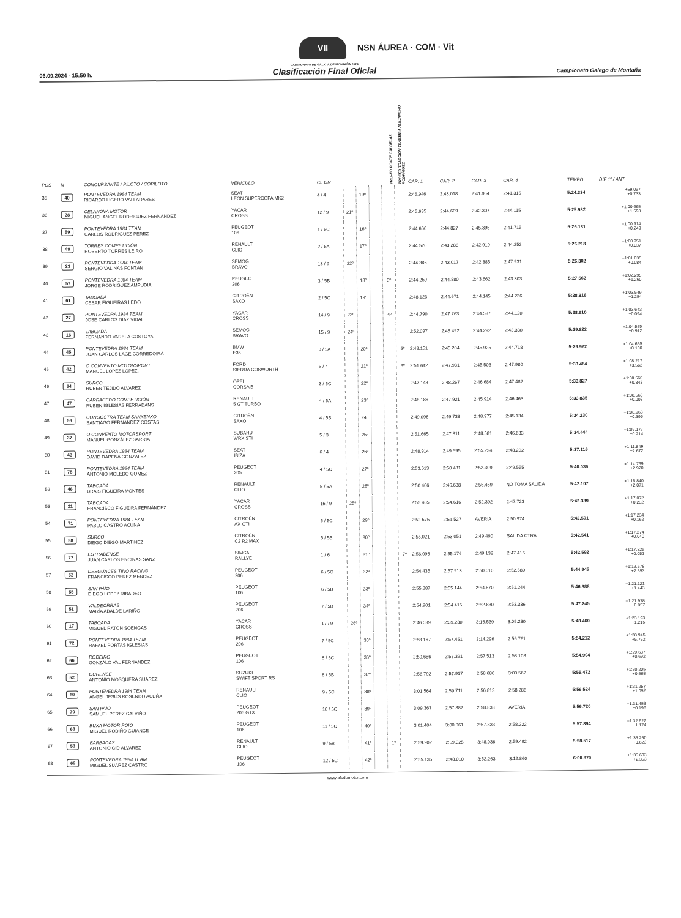VII NSN ÁUREA · COM · Vit
06.09.2024 - 15:50 h.
CAMPIONATO DE GALICIA DE MONTAÑA 2024
Clasificación Final Oficial
Campionato Galego de Montaña
| POS | N | CONCURSANTE / PILOTO / COPILOTO | VEHÍCULO | CL GR | | | | TROFEO PONTE CALDELAS | TROFEO TRACCIÓN TRASEIRA ALEJANDRO RODRÍGUEZ | CAR. 1 | CAR. 2 | CAR. 3 | CAR. 4 | TEMPO | DIF 1º / ANT |
| --- | --- | --- | --- | --- | --- | --- | --- | --- | --- | --- | --- | --- | --- | --- | --- |
| 35 | 40 | PONTEVEDRA 1984 TEAM RICARDO LIGERO VALLADARES | SEAT LEON SUPERCOPA MK2 | 4 / 4 | | 19º | | | | 2:46.946 | 2:43.018 | 2:41.964 | 2:41.315 | 5:24.334 | +59.067 +0.733 |
| 36 | 28 | CELANOVA MOTOR MIGUEL ANGEL RODRIGUEZ FERNANDEZ | YACAR CROSS | 12 / 9 | 21º | | | | | 2:45.635 | 2:44.609 | 2:42.307 | 2:44.115 | 5:25.932 | +1:00.665 +1.598 |
| 37 | 59 | PONTEVEDRA 1984 TEAM CARLOS RODRIGUEZ PEREZ | PEUGEOT 106 | 1 / 5C | | 16º | | | | 2:44.666 | 2:44.827 | 2:45.395 | 2:41.715 | 5:26.181 | +1:00.914 +0.249 |
| 38 | 49 | TORRES COMPETICIÓN ROBERTO TORRES LEIRO | RENAULT CLIO | 2 / 5A | | 17º | | | | 2:44.526 | 2:43.288 | 2:42.919 | 2:44.252 | 5:26.218 | +1:00.951 +0.037 |
| 39 | 23 | PONTEVEDRA 1984 TEAM SERGIO VALIÑAS FONTÁN | SEMOG BRAVO | 13 / 9 | 22º | | | | | 2:44.386 | 2:43.017 | 2:42.385 | 2:47.931 | 5:26.302 | +1:01.035 +0.084 |
| 40 | 57 | PONTEVEDRA 1984 TEAM JORGE RODRÍGUEZ AMPUDIA | PEUGEOT 206 | 3 / 5B | | 18º | | 3º | | 2:44.259 | 2:44.880 | 2:43.662 | 2:43.303 | 5:27.562 | +1:02.295 +1.260 |
| 41 | 61 | TABOADA CESAR FIGUEIRAS LEDO | CITROËN SAXO | 2 / 5C | | 19º | | | | 2:48.123 | 2:44.671 | 2:44.145 | 2:44.236 | 5:28.816 | +1:03.549 +1.254 |
| 42 | 27 | PONTEVEDRA 1984 TEAM JOSE CARLOS DIAZ VIDAL | YACAR CROSS | 14 / 9 | 23º | | | 4º | | 2:44.790 | 2:47.763 | 2:44.537 | 2:44.120 | 5:28.910 | +1:03.643 +0.094 |
| 43 | 16 | TABOADA FERNANDO VARELA COSTOYA | SEMOG BRAVO | 15 / 9 | 24º | | | | | 2:52.097 | 2:46.492 | 2:44.292 | 2:43.330 | 5:29.822 | +1:04.555 +0.912 |
| 44 | 45 | PONTEVEDRA 1984 TEAM JUAN CARLOS LAGE CORREDOIRA | BMW E36 | 3 / 5A | | 20º | | | 5º | 2:48.151 | 2:45.204 | 2:45.925 | 2:44.718 | 5:29.922 | +1:04.655 +0.100 |
| 45 | 42 | O CONVENTO MOTORSPORT MANUEL LOPEZ LOPEZ. | FORD SIERRA COSWORTH | 5 / 4 | | 21º | | | 6º | 2:51.642 | 2:47.981 | 2:45.503 | 2:47.980 | 5:33.484 | +1:08.217 +3.562 |
| 46 | 64 | SURCO RUBEN TEJIDO ALVAREZ | OPEL CORSA B | 3 / 5C | | 22º | | | | 2:47.143 | 2:48.267 | 2:46.684 | 2:47.482 | 5:33.827 | +1:08.560 +0.343 |
| 47 | 47 | CARRACEDO COMPETICIÓN RUBEN IGLESIAS FERRADANS | RENAULT 5 GT TURBO | 4 / 5A | | 23º | | | | 2:48.186 | 2:47.921 | 2:45.914 | 2:46.463 | 5:33.835 | +1:08.568 +0.008 |
| 48 | 56 | CONGOSTRA TEAM SANXENXO SANTIAGO FERNÁNDEZ COSTAS | CITROËN SAXO | 4 / 5B | | 24º | | | | 2:49.096 | 2:49.738 | 2:48.977 | 2:45.134 | 5:34.230 | +1:08.963 +0.395 |
| 49 | 37 | O CONVENTO MOTORSPORT MANUEL GONZÁLEZ SARRIA | SUBARU WRX STI | 5 / 3 | | 25º | | | | 2:51.665 | 2:47.811 | 2:48.581 | 2:46.633 | 5:34.444 | +1:09.177 +0.214 |
| 50 | 43 | PONTEVEDRA 1984 TEAM DAVID DAPENA GONZALEZ | SEAT IBIZA | 6 / 4 | | 26º | | | | 2:48.914 | 2:49.595 | 2:55.234 | 2:48.202 | 5:37.116 | +1:11.849 +2.672 |
| 51 | 75 | PONTEVEDRA 1984 TEAM ANTONIO MOLEDO GOMEZ | PEUGEOT 205 | 4 / 5C | | 27º | | | | 2:53.613 | 2:50.481 | 2:52.309 | 2:49.555 | 5:40.036 | +1:14.769 +2.920 |
| 52 | 46 | TABOADA BRAIS FIGUEIRA MONTES | RENAULT CLIO | 5 / 5A | | 28º | | | | 2:50.406 | 2:46.638 | 2:55.469 | NO TOMA SALIDA | 5:42.107 | +1:16.840 +2.071 |
| 53 | 21 | TABOADA FRANCISCO FIGUEIRA FERNÁNDEZ | YACAR CROSS | 16 / 9 | 25º | | | | | 2:55.405 | 2:54.616 | 2:52.392 | 2:47.723 | 5:42.339 | +1:17.072 +0.232 |
| 54 | 71 | PONTEVEDRA 1984 TEAM PABLO CASTRO ACUÑA | CITROËN AX GTI | 5 / 5C | | 29º | | | | 2:52.575 | 2:51.527 | AVERIA | 2:50.974 | 5:42.501 | +1:17.234 +0.162 |
| 55 | 58 | SURCO DIEGO DIEGO MARTINEZ | CITROËN C2 R2 MAX | 5 / 5B | | 30º | | | | 2:55.021 | 2:53.051 | 2:49.490 | SALIDA CTRA. | 5:42.541 | +1:17.274 +0.040 |
| 56 | 77 | ESTRADENSE JUAN CARLOS ENCINAS SANZ | SIMCA RALLYE | 1 / 6 | | 31º | | | 7º | 2:56.096 | 2:55.176 | 2:49.132 | 2:47.416 | 5:42.592 | +1:17.325 +0.051 |
| 57 | 62 | DESGUACES TINO RACING FRANCISCO PEREZ MENDEZ | PEUGEOT 206 | 6 / 5C | | 32º | | | | 2:54.435 | 2:57.913 | 2:50.510 | 2:52.589 | 5:44.945 | +1:19.678 +2.353 |
| 58 | 55 | SAN PAIO DIEGO LOPEZ RIBADEO | PEUGEOT 106 | 6 / 5B | | 33º | | | | 2:55.887 | 2:55.144 | 2:54.570 | 2:51.244 | 5:46.388 | +1:21.121 +1.443 |
| 59 | 51 | VALDEORRAS MARÍA ABALDE LARIÑO | PEUGEOT 206 | 7 / 5B | | 34º | | | | 2:54.901 | 2:54.415 | 2:52.830 | 2:53.336 | 5:47.245 | +1:21.978 +0.857 |
| 60 | 17 | TABOADA MIGUEL RATON SOENGAS | YACAR CROSS | 17 / 9 | 26º | | | | | 2:46.539 | 2:39.230 | 3:16.539 | 3:09.230 | 5:48.460 | +1:23.193 +1.215 |
| 61 | 72 | PONTEVEDRA 1984 TEAM RAFAEL PORTAS IGLESIAS | PEUGEOT 206 | 7 / 5C | | 35º | | | | 2:58.167 | 2:57.451 | 3:14.296 | 2:56.761 | 5:54.212 | +1:28.945 +5.752 |
| 62 | 66 | RODEIRO GONZALO VAL FERNANDEZ | PEUGEOT 106 | 8 / 5C | | 36º | | | | 2:59.686 | 2:57.391 | 2:57.513 | 2:58.108 | 5:54.904 | +1:29.637 +0.692 |
| 63 | 52 | OURENSE ANTONIO MOSQUERA SUAREZ | SUZUKI SWIFT SPORT RS | 8 / 5B | | 37º | | | | 2:56.792 | 2:57.917 | 2:58.680 | 3:00.562 | 5:55.472 | +1:30.205 +0.568 |
| 64 | 60 | PONTEVEDRA 1984 TEAM ANGEL JESÚS ROSENDO ACUÑA | RENAULT CLIO | 9 / 5C | | 38º | | | | 3:01.564 | 2:59.711 | 2:56.813 | 2:58.286 | 5:56.524 | +1:31.257 +1.052 |
| 65 | 70 | SAN PAIO SAMUEL PEREZ CALVIÑO | PEUGEOT 205 GTX | 10 / 5C | | 39º | | | | 3:09.367 | 2:57.882 | 2:58.838 | AVERIA | 5:56.720 | +1:31.453 +0.196 |
| 66 | 63 | BUXA MOTOR POIO MIGUEL RODIÑO GUIANCE | PEUGEOT 106 | 11 / 5C | | 40º | | | | 3:01.404 | 3:00.061 | 2:57.833 | 2:58.222 | 5:57.894 | +1:32.627 +1.174 |
| 67 | 53 | BARBADAS ANTONIO CID ALVAREZ | RENAULT CLIO | 9 / 5B | | 41º | | 1º | | 2:59.902 | 2:59.025 | 3:48.036 | 2:59.492 | 5:58.517 | +1:33.250 +0.623 |
| 68 | 69 | PONTEVEDRA 1984 TEAM MIGUEL SUÁREZ CASTRO | PEUGEOT 106 | 12 / 5C | | 42º | | | | 2:55.135 | 2:48.010 | 3:52.263 | 3:12.860 | 6:00.870 | +1:35.603 +2.353 |
www.afcdomotor.com